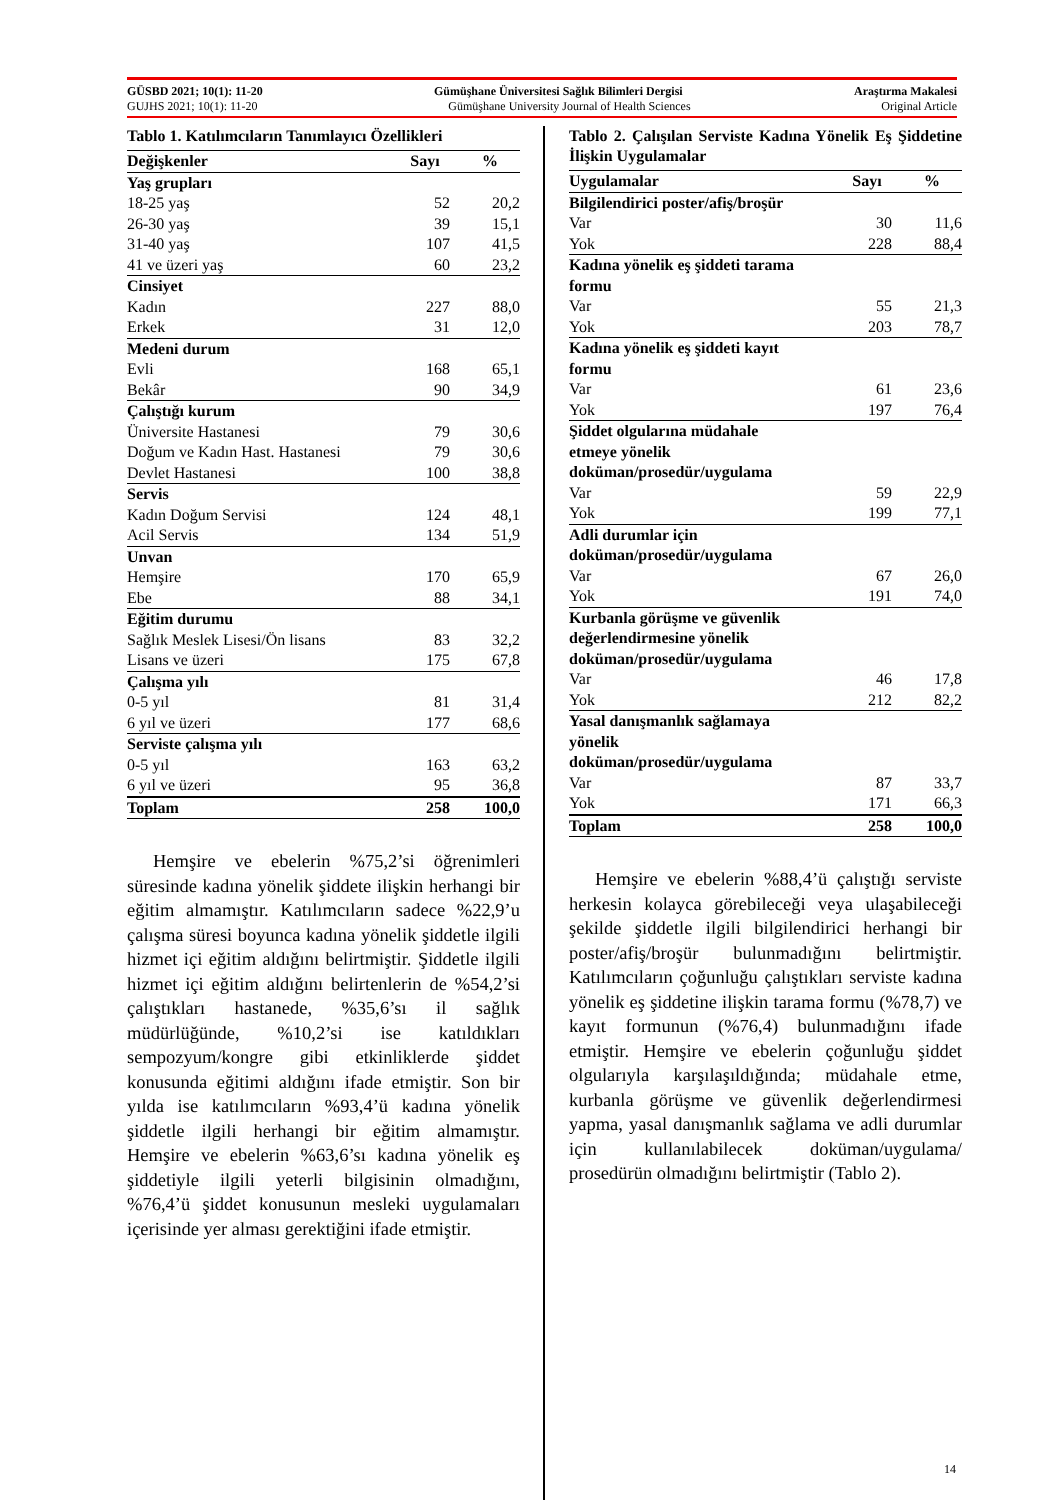GÜSBD 2021; 10(1): 11-20 Gümüşhane Üniversitesi Sağlık Bilimleri Dergisi Araştırma Makalesi
GUJHS 2021; 10(1): 11-20 Gümüşhane University Journal of Health Sciences Original Article
Tablo 1. Katılımcıların Tanımlayıcı Özellikleri
| Değişkenler | Sayı | % |
| --- | --- | --- |
| Yaş grupları | | |
| 18-25 yaş | 52 | 20,2 |
| 26-30 yaş | 39 | 15,1 |
| 31-40 yaş | 107 | 41,5 |
| 41 ve üzeri yaş | 60 | 23,2 |
| Cinsiyet | | |
| Kadın | 227 | 88,0 |
| Erkek | 31 | 12,0 |
| Medeni durum | | |
| Evli | 168 | 65,1 |
| Bekâr | 90 | 34,9 |
| Çalıştığı kurum | | |
| Üniversite Hastanesi | 79 | 30,6 |
| Doğum ve Kadın Hast. Hastanesi | 79 | 30,6 |
| Devlet Hastanesi | 100 | 38,8 |
| Servis | | |
| Kadın Doğum Servisi | 124 | 48,1 |
| Acil Servis | 134 | 51,9 |
| Unvan | | |
| Hemşire | 170 | 65,9 |
| Ebe | 88 | 34,1 |
| Eğitim durumu | | |
| Sağlık Meslek Lisesi/Ön lisans | 83 | 32,2 |
| Lisans ve üzeri | 175 | 67,8 |
| Çalışma yılı | | |
| 0-5 yıl | 81 | 31,4 |
| 6 yıl ve üzeri | 177 | 68,6 |
| Serviste çalışma yılı | | |
| 0-5 yıl | 163 | 63,2 |
| 6 yıl ve üzeri | 95 | 36,8 |
| Toplam | 258 | 100,0 |
Hemşire ve ebelerin %75,2’si öğrenimleri süresinde kadına yönelik şiddete ilişkin herhangi bir eğitim almamıştır. Katılımcıların sadece %22,9’u çalışma süresi boyunca kadına yönelik şiddetle ilgili hizmet içi eğitim aldığını belirtmiştir. Şiddetle ilgili hizmet içi eğitim aldığını belirtenlerin de %54,2’si çalıştıkları hastanede, %35,6’sı il sağlık müdürlüğünde, %10,2’si ise katıldıkları sempozyum/kongre gibi etkinliklerde şiddet konusunda eğitimi aldığını ifade etmiştir. Son bir yılda ise katılımcıların %93,4’ü kadına yönelik şiddetle ilgili herhangi bir eğitim almamıştır. Hemşire ve ebelerin %63,6’sı kadına yönelik eş şiddetiyle ilgili yeterli bilgisinin olmadığını, %76,4’ü şiddet konusunun mesleki uygulamaları içerisinde yer alması gerektiğini ifade etmiştir.
Tablo 2. Çalışılan Serviste Kadına Yönelik Eş Şiddetine İlişkin Uygulamalar
| Uygulamalar | Sayı | % |
| --- | --- | --- |
| Bilgilendirici poster/afiş/broşür | | |
| Var | 30 | 11,6 |
| Yok | 228 | 88,4 |
| Kadına yönelik eş şiddeti tarama formu | | |
| Var | 55 | 21,3 |
| Yok | 203 | 78,7 |
| Kadına yönelik eş şiddeti kayıt formu | | |
| Var | 61 | 23,6 |
| Yok | 197 | 76,4 |
| Şiddet olgularına müdahale etmeye yönelik doküman/prosedür/uygulama | | |
| Var | 59 | 22,9 |
| Yok | 199 | 77,1 |
| Adli durumlar için doküman/prosedür/uygulama | | |
| Var | 67 | 26,0 |
| Yok | 191 | 74,0 |
| Kurbanla görüşme ve güvenlik değerlendirmesine yönelik doküman/prosedür/uygulama | | |
| Var | 46 | 17,8 |
| Yok | 212 | 82,2 |
| Yasal danışmanlık sağlamaya yönelik doküman/prosedür/uygulama | | |
| Var | 87 | 33,7 |
| Yok | 171 | 66,3 |
| Toplam | 258 | 100,0 |
Hemşire ve ebelerin %88,4’ü çalıştığı serviste herkesin kolayca görebileceği veya ulaşabileceği şekilde şiddetle ilgili bilgilendirici herhangi bir poster/afiş/broşür bulunmadığını belirtmiştir. Katılımcıların çoğunluğu çalıştıkları serviste kadına yönelik eş şiddetine ilişkin tarama formu (%78,7) ve kayıt formunun (%76,4) bulunmadığını ifade etmiştir. Hemşire ve ebelerin çoğunluğu şiddet olgularıyla karşılaşıldığında; müdahale etme, kurbanla görüşme ve güvenlik değerlendirmesi yapma, yasal danışmanlık sağlama ve adli durumlar için kullanılabilecek doküman/uygulama/ prosedürün olmadığını belirtmiştir (Tablo 2).
14